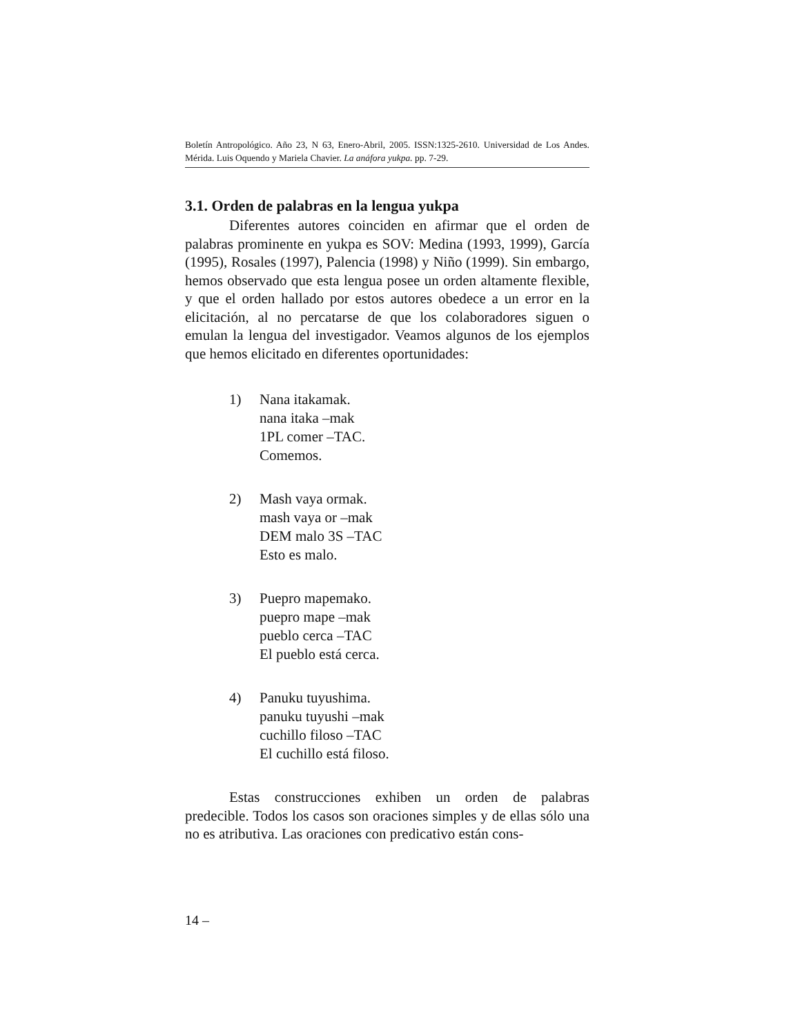Boletín Antropológico. Año 23, N 63, Enero-Abril, 2005. ISSN:1325-2610. Universidad de Los Andes. Mérida. Luis Oquendo y Mariela Chavier. La anáfora yukpa. pp. 7-29.
3.1. Orden de palabras en la lengua yukpa
Diferentes autores coinciden en afirmar que el orden de palabras prominente en yukpa es SOV: Medina (1993, 1999), García (1995), Rosales (1997), Palencia (1998) y Niño (1999). Sin embargo, hemos observado que esta lengua posee un orden altamente flexible, y que el orden hallado por estos autores obedece a un error en la elicitación, al no percatarse de que los colaboradores siguen o emulan la lengua del investigador. Veamos algunos de los ejemplos que hemos elicitado en diferentes oportunidades:
1) Nana itakamak.
nana itaka –mak
1PL comer –TAC.
Comemos.
2) Mash vaya ormak.
mash vaya or –mak
DEM malo 3S –TAC
Esto es malo.
3) Puepro mapemako.
puepro mape –mak
pueblo cerca –TAC
El pueblo está cerca.
4) Panuku tuyushima.
panuku tuyushi –mak
cuchillo filoso –TAC
El cuchillo está filoso.
Estas construcciones exhiben un orden de palabras predecible. Todos los casos son oraciones simples y de ellas sólo una no es atributiva. Las oraciones con predicativo están cons-
14 –